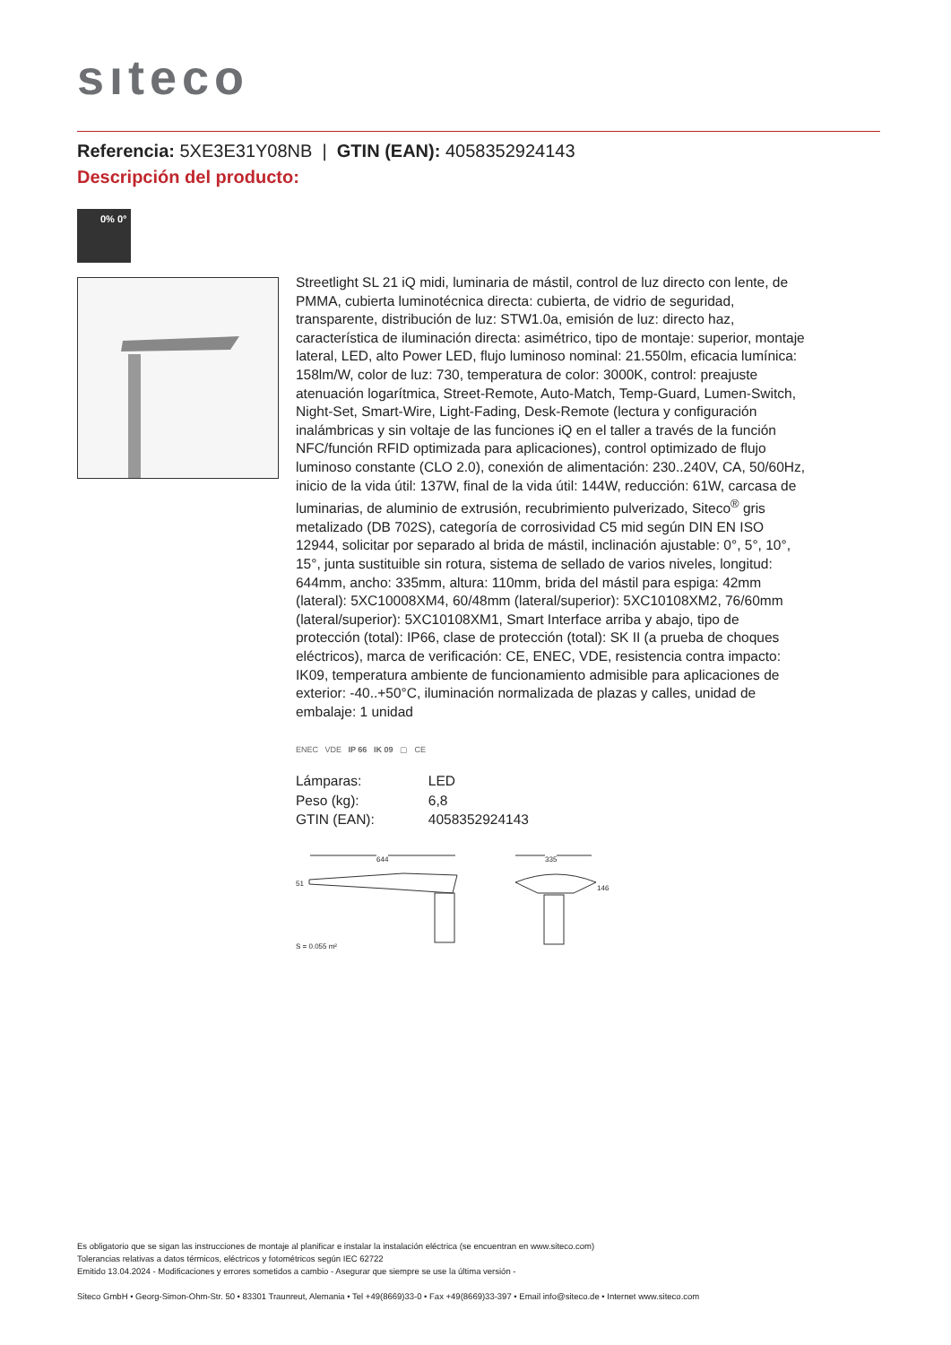sıteco
Referencia: 5XE3E31Y08NB | GTIN (EAN): 4058352924143
Descripción del producto:
0% 0°
Streetlight SL 21 iQ midi, luminaria de mástil, control de luz directo con lente, de PMMA, cubierta luminotécnica directa: cubierta, de vidrio de seguridad, transparente, distribución de luz: STW1.0a, emisión de luz: directo haz, característica de iluminación directa: asimétrico, tipo de montaje: superior, montaje lateral, LED, alto Power LED, flujo luminoso nominal: 21.550lm, eficacia lumínica: 158lm/W, color de luz: 730, temperatura de color: 3000K, control: preajuste atenuación logarítmica, Street-Remote, Auto-Match, Temp-Guard, Lumen-Switch, Night-Set, Smart-Wire, Light-Fading, Desk-Remote (lectura y configuración inalámbricas y sin voltaje de las funciones iQ en el taller a través de la función NFC/función RFID optimizada para aplicaciones), control optimizado de flujo luminoso constante (CLO 2.0), conexión de alimentación: 230..240V, CA, 50/60Hz, inicio de la vida útil: 137W, final de la vida útil: 144W, reducción: 61W, carcasa de luminarias, de aluminio de extrusión, recubrimiento pulverizado, Siteco<sup>®</sup> gris metalizado (DB 702S), categoría de corrosividad C5 mid según DIN EN ISO 12944, solicitar por separado al brida de mástil, inclinación ajustable: 0°, 5°, 10°, 15°, junta sustituible sin rotura, sistema de sellado de varios niveles, longitud: 644mm, ancho: 335mm, altura: 110mm, brida del mástil para espiga: 42mm (lateral): 5XC10008XM4, 60/48mm (lateral/superior): 5XC10108XM2, 76/60mm (lateral/superior): 5XC10108XM1, Smart Interface arriba y abajo, tipo de protección (total): IP66, clase de protección (total): SK II (a prueba de choques eléctricos), marca de verificación: CE, ENEC, VDE, resistencia contra impacto: IK09, temperatura ambiente de funcionamiento admisible para aplicaciones de exterior: -40..+50°C, iluminación normalizada de plazas y calles, unidad de embalaje: 1 unidad
ENEC VDE IP 66 IK 09 ▢ CE
| Lámparas: | LED |
| Peso (kg): | 6,8 |
| GTIN (EAN): | 4058352924143 |
644 335
51
146
S = 0.055 m²
Es obligatorio que se sigan las instrucciones de montaje al planificar e instalar la instalación eléctrica (se encuentran en www.siteco.com)
Tolerancias relativas a datos térmicos, eléctricos y fotométricos según IEC 62722
Emitido 13.04.2024 - Modificaciones y errores sometidos a cambio - Asegurar que siempre se use la última versión -
Siteco GmbH • Georg-Simon-Ohm-Str. 50 • 83301 Traunreut, Alemania • Tel +49(8669)33-0 • Fax +49(8669)33-397 • Email info@siteco.de • Internet www.siteco.com